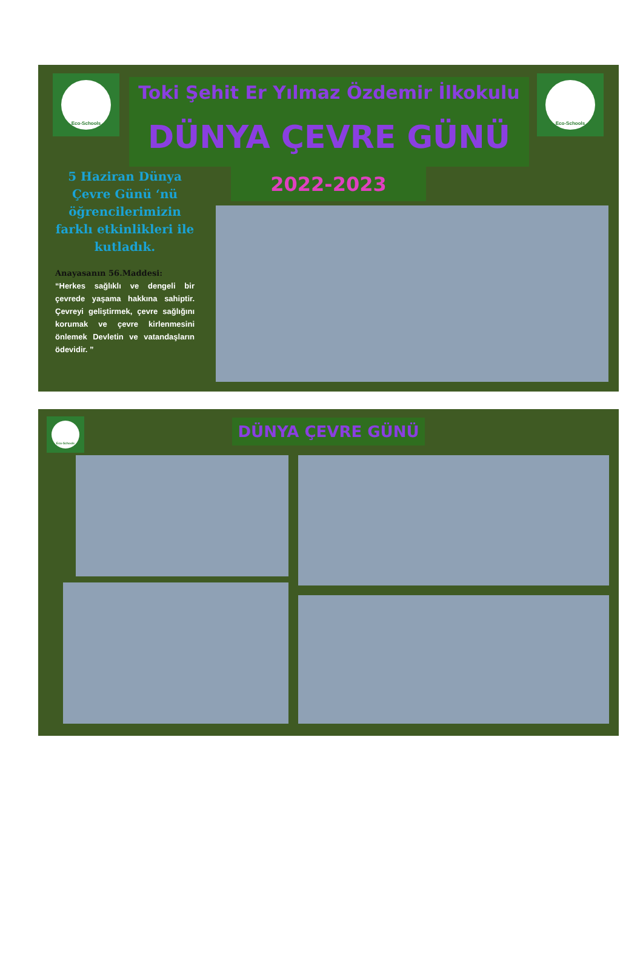Eco-Schools Eco-Schools
Toki Şehit Er Yılmaz Özdemir İlkokulu
DÜNYA ÇEVRE GÜNÜ
2022-2023
5 Haziran Dünya Çevre Günü ‘nü öğrencilerimizin farklı etkinlikleri ile kutladık.
Anayasanın 56.Maddesi:
“Herkes sağlıklı ve dengeli bir çevrede yaşama hakkına sahiptir. Çevreyi geliştirmek, çevre sağlığını korumak ve çevre kirlenmesini önlemek Devletin ve vatandaşların ödevidir. ”
Eco-Schools
DÜNYA ÇEVRE GÜNÜ